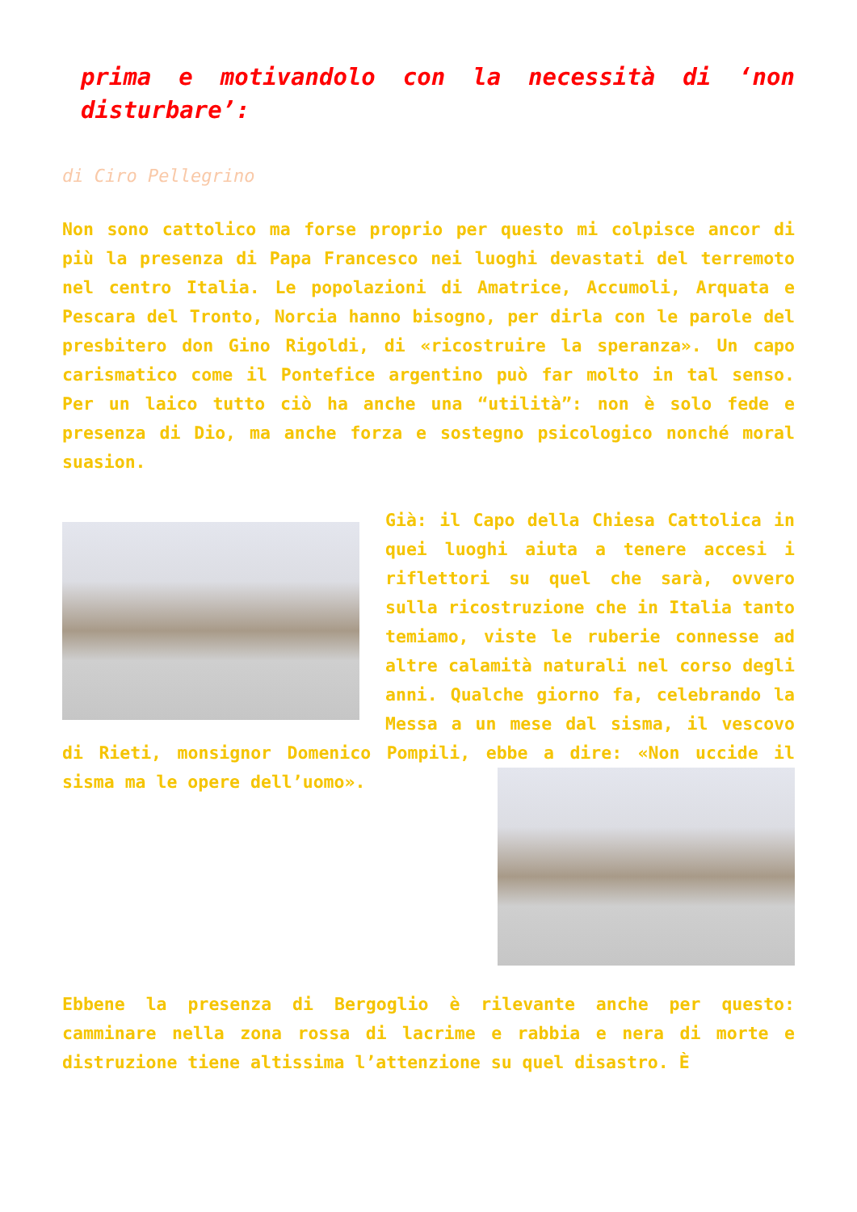prima e motivandolo con la necessità di ‘non disturbare’:
di Ciro Pellegrino
Non sono cattolico ma forse proprio per questo mi colpisce ancor di più la presenza di Papa Francesco nei luoghi devastati del terremoto nel centro Italia. Le popolazioni di Amatrice, Accumoli, Arquata e Pescara del Tronto, Norcia hanno bisogno, per dirla con le parole del presbitero don Gino Rigoldi, di «ricostruire la speranza». Un capo carismatico come il Pontefice argentino può far molto in tal senso. Per un laico tutto ciò ha anche una “utilità”: non è solo fede e presenza di Dio, ma anche forza e sostegno psicologico nonché moral suasion.
Già: il Capo della Chiesa Cattolica in quei luoghi aiuta a tenere accesi i riflettori su quel che sarà, ovvero sulla ricostruzione che in Italia tanto temiamo, viste le ruberie connesse ad altre calamità naturali nel corso degli anni. Qualche giorno fa, celebrando la Messa a un mese dal sisma, il vescovo di Rieti, monsignor Domenico Pompili, ebbe a dire: «Non uccide il sisma ma le opere dell’uomo».
Ebbene la presenza di Bergoglio è rilevante anche per questo: camminare nella zona rossa di lacrime e rabbia e nera di morte e distruzione tiene altissima l’attenzione su quel disastro. È